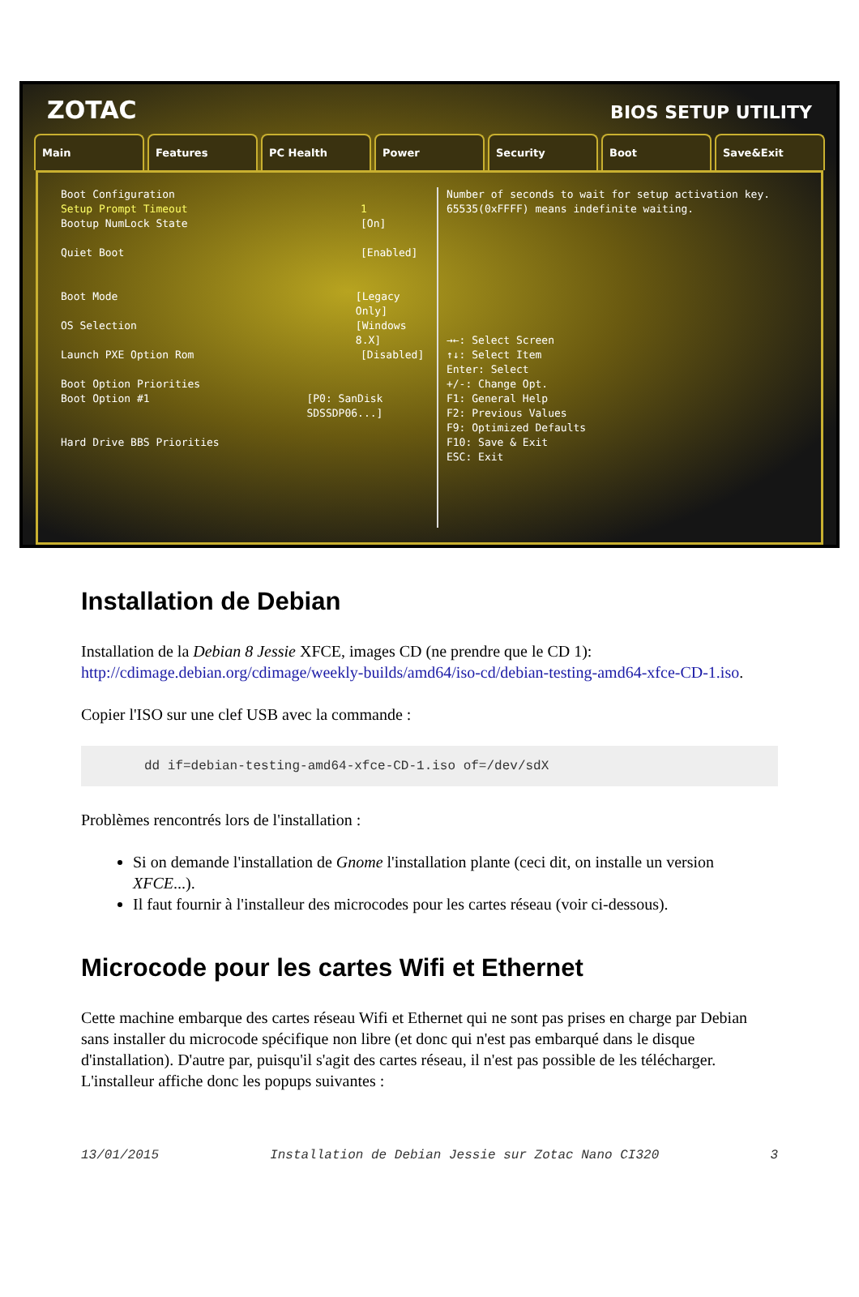ZOTAC
BIOS SETUP UTILITY
Main Features PC Health Power Security Boot Save&Exit
Boot Configuration
Setup Prompt Timeout 1
Bootup NumLock State [On]
Quiet Boot [Enabled]
Boot Mode [Legacy Only]
OS Selection [Windows 8.X]
Launch PXE Option Rom [Disabled]
Boot Option Priorities
Boot Option #1 [P0: SanDisk SDSSDP06...]
Hard Drive BBS Priorities
Number of seconds to wait for setup activation key. 65535(0xFFFF) means indefinite waiting.
→←: Select Screen
↑↓: Select Item
Enter: Select
+/-: Change Opt.
F1: General Help
F2: Previous Values
F9: Optimized Defaults
F10: Save & Exit
ESC: Exit
Installation de Debian
Installation de la Debian 8 Jessie XFCE, images CD (ne prendre que le CD 1): http://cdimage.debian.org/cdimage/weekly-builds/amd64/iso-cd/debian-testing-amd64-xfce-CD-1.iso.
Copier l'ISO sur une clef USB avec la commande :
dd if=debian-testing-amd64-xfce-CD-1.iso of=/dev/sdX
Problèmes rencontrés lors de l'installation :
Si on demande l'installation de Gnome l'installation plante (ceci dit, on installe un version XFCE...).
Il faut fournir à l'installeur des microcodes pour les cartes réseau (voir ci-dessous).
Microcode pour les cartes Wifi et Ethernet
Cette machine embarque des cartes réseau Wifi et Ethernet qui ne sont pas prises en charge par Debian sans installer du microcode spécifique non libre (et donc qui n'est pas embarqué dans le disque d'installation). D'autre par, puisqu'il s'agit des cartes réseau, il n'est pas possible de les télécharger. L'installeur affiche donc les popups suivantes :
13/01/2015 Installation de Debian Jessie sur Zotac Nano CI320 3